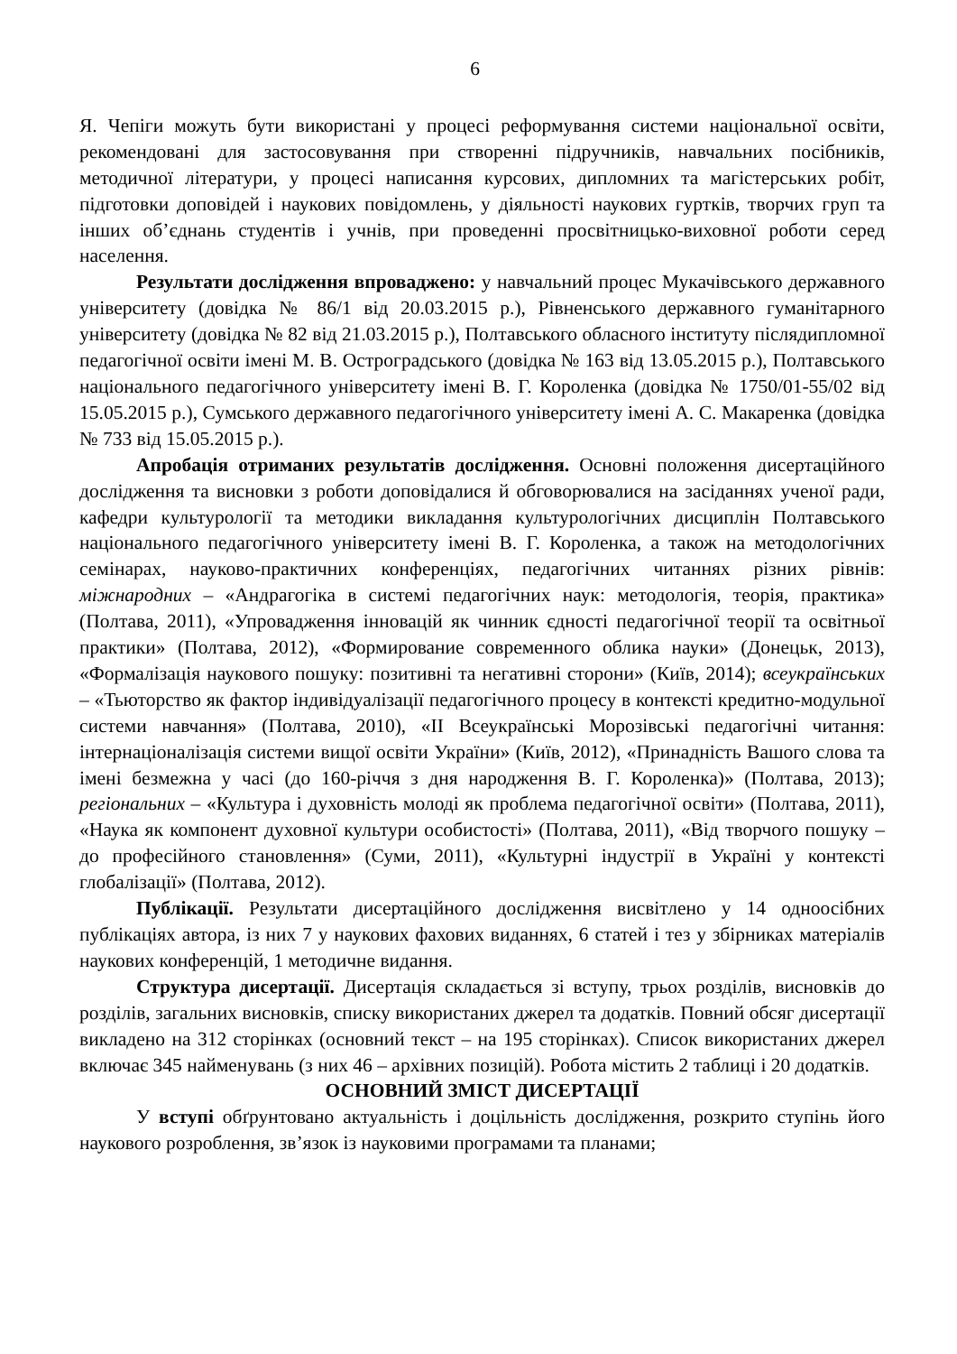6
Я. Чепіги можуть бути використані у процесі реформування системи національної освіти, рекомендовані для застосовування при створенні підручників, навчальних посібників, методичної літератури, у процесі написання курсових, дипломних та магістерських робіт, підготовки доповідей і наукових повідомлень, у діяльності наукових гуртків, творчих груп та інших об’єднань студентів і учнів, при проведенні просвітницько-виховної роботи серед населення.
Результати дослідження впроваджено: у навчальний процес Мукачівського державного університету (довідка № 86/1 від 20.03.2015 р.), Рівненського державного гуманітарного університету (довідка № 82 від 21.03.2015 р.), Полтавського обласного інституту післядипломної педагогічної освіти імені М. В. Остроградського (довідка № 163 від 13.05.2015 р.), Полтавського національного педагогічного університету імені В. Г. Короленка (довідка № 1750/01-55/02 від 15.05.2015 р.), Сумського державного педагогічного університету імені А. С. Макаренка (довідка № 733 від 15.05.2015 р.).
Апробація отриманих результатів дослідження. Основні положення дисертаційного дослідження та висновки з роботи доповідалися й обговорювалися на засіданнях ученої ради, кафедри культурології та методики викладання культурологічних дисциплін Полтавського національного педагогічного університету імені В. Г. Короленка, а також на методологічних семінарах, науково-практичних конференціях, педагогічних читаннях різних рівнів: міжнародних – «Андрагогіка в системі педагогічних наук: методологія, теорія, практика» (Полтава, 2011), «Упровадження інновацій як чинник єдності педагогічної теорії та освітньої практики» (Полтава, 2012), «Формирование современного облика науки» (Донецьк, 2013), «Формалізація наукового пошуку: позитивні та негативні сторони» (Київ, 2014); всеукраїнських – «Тьюторство як фактор індивідуалізації педагогічного процесу в контексті кредитно-модульної системи навчання» (Полтава, 2010), «ІІ Всеукраїнські Морозівські педагогічні читання: інтернаціоналізація системи вищої освіти України» (Київ, 2012), «Принадність Вашого слова та імені безмежна у часі (до 160-річчя з дня народження В. Г. Короленка)» (Полтава, 2013); регіональних – «Культура і духовність молоді як проблема педагогічної освіти» (Полтава, 2011), «Наука як компонент духовної культури особистості» (Полтава, 2011), «Від творчого пошуку – до професійного становлення» (Суми, 2011), «Культурні індустрії в Україні у контексті глобалізації» (Полтава, 2012).
Публікації. Результати дисертаційного дослідження висвітлено у 14 одноосібних публікаціях автора, із них 7 у наукових фахових виданнях, 6 статей і тез у збірниках матеріалів наукових конференцій, 1 методичне видання.
Структура дисертації. Дисертація складається зі вступу, трьох розділів, висновків до розділів, загальних висновків, списку використаних джерел та додатків. Повний обсяг дисертації викладено на 312 сторінках (основний текст – на 195 сторінках). Список використаних джерел включає 345 найменувань (з них 46 – архівних позицій). Робота містить 2 таблиці і 20 додатків.
ОСНОВНИЙ ЗМІСТ ДИСЕРТАЦІЇ
У вступі обґрунтовано актуальність і доцільність дослідження, розкрито ступінь його наукового розроблення, зв’язок із науковими програмами та планами;